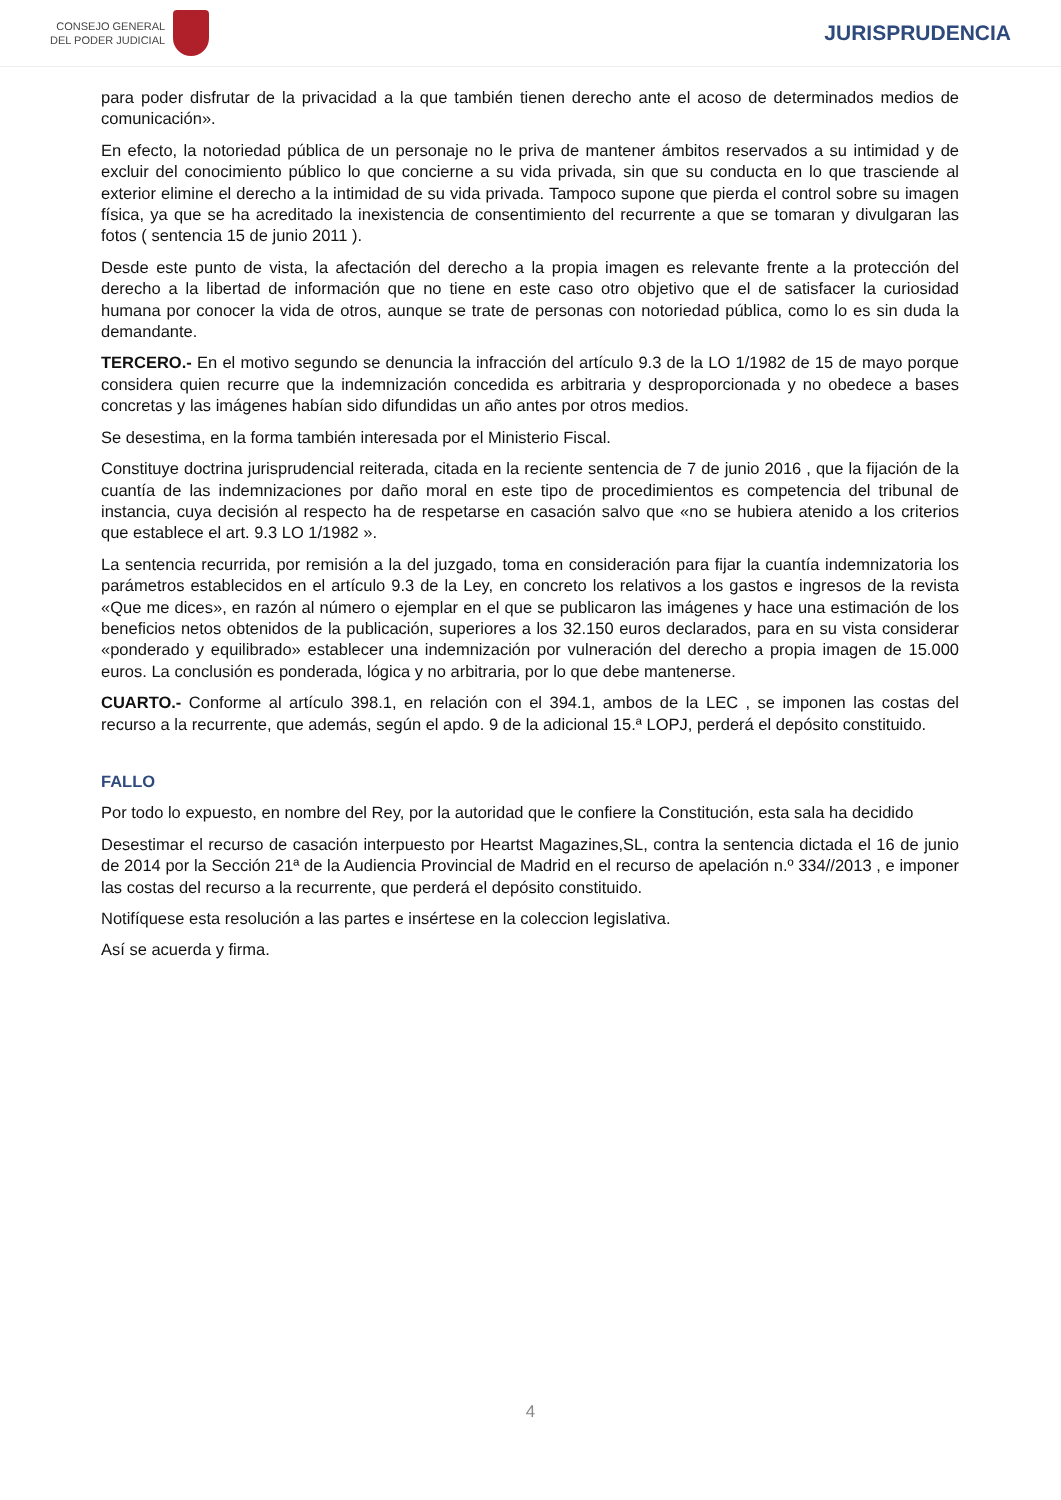CONSEJO GENERAL
DEL PODER JUDICIAL
JURISPRUDENCIA
para poder disfrutar de la privacidad a la que también tienen derecho ante el acoso de determinados medios de comunicación».
En efecto, la notoriedad pública de un personaje no le priva de mantener ámbitos reservados a su intimidad y de excluir del conocimiento público lo que concierne a su vida privada, sin que su conducta en lo que trasciende al exterior elimine el derecho a la intimidad de su vida privada. Tampoco supone que pierda el control sobre su imagen física, ya que se ha acreditado la inexistencia de consentimiento del recurrente a que se tomaran y divulgaran las fotos ( sentencia 15 de junio 2011 ).
Desde este punto de vista, la afectación del derecho a la propia imagen es relevante frente a la protección del derecho a la libertad de información que no tiene en este caso otro objetivo que el de satisfacer la curiosidad humana por conocer la vida de otros, aunque se trate de personas con notoriedad pública, como lo es sin duda la demandante.
TERCERO.- En el motivo segundo se denuncia la infracción del artículo 9.3 de la LO 1/1982 de 15 de mayo porque considera quien recurre que la indemnización concedida es arbitraria y desproporcionada y no obedece a bases concretas y las imágenes habían sido difundidas un año antes por otros medios.
Se desestima, en la forma también interesada por el Ministerio Fiscal.
Constituye doctrina jurisprudencial reiterada, citada en la reciente sentencia de 7 de junio 2016 , que la fijación de la cuantía de las indemnizaciones por daño moral en este tipo de procedimientos es competencia del tribunal de instancia, cuya decisión al respecto ha de respetarse en casación salvo que «no se hubiera atenido a los criterios que establece el art. 9.3 LO 1/1982 ».
La sentencia recurrida, por remisión a la del juzgado, toma en consideración para fijar la cuantía indemnizatoria los parámetros establecidos en el artículo 9.3 de la Ley, en concreto los relativos a los gastos e ingresos de la revista «Que me dices», en razón al número o ejemplar en el que se publicaron las imágenes y hace una estimación de los beneficios netos obtenidos de la publicación, superiores a los 32.150 euros declarados, para en su vista considerar «ponderado y equilibrado» establecer una indemnización por vulneración del derecho a propia imagen de 15.000 euros. La conclusión es ponderada, lógica y no arbitraria, por lo que debe mantenerse.
CUARTO.- Conforme al artículo 398.1, en relación con el 394.1, ambos de la LEC , se imponen las costas del recurso a la recurrente, que además, según el apdo. 9 de la adicional 15.ª LOPJ, perderá el depósito constituido.
FALLO
Por todo lo expuesto, en nombre del Rey, por la autoridad que le confiere la Constitución, esta sala ha decidido
Desestimar el recurso de casación interpuesto por Heartst Magazines,SL, contra la sentencia dictada el 16 de junio de 2014 por la Sección 21ª de la Audiencia Provincial de Madrid en el recurso de apelación n.º 334//2013 , e imponer las costas del recurso a la recurrente, que perderá el depósito constituido.
Notifíquese esta resolución a las partes e insértese en la coleccion legislativa.
Así se acuerda y firma.
4